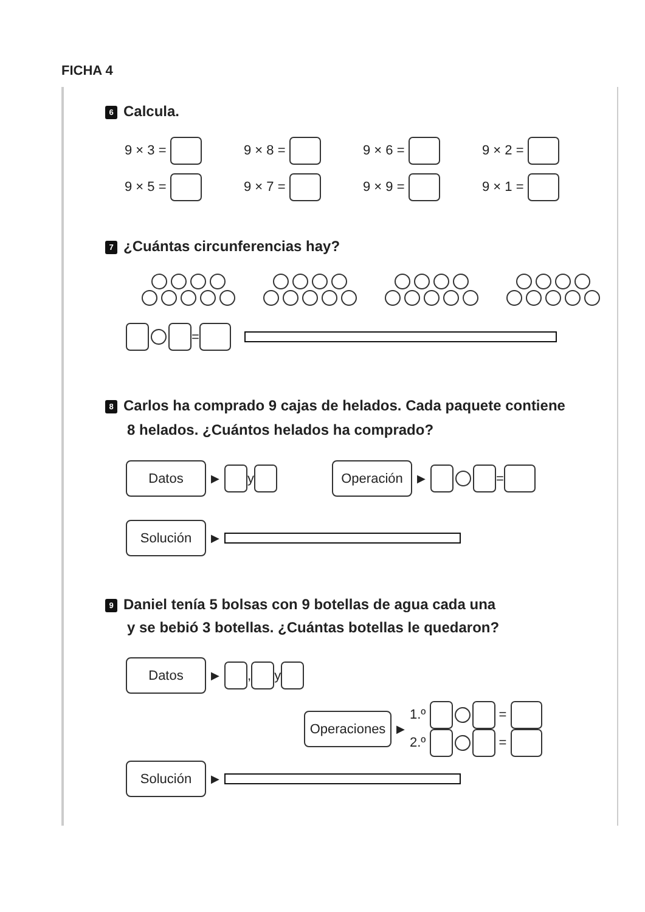FICHA 4
6 Calcula.
9 × 3 = 9 × 8 = 9 × 6 = 9 × 2 =
9 × 5 = 9 × 7 = 9 × 9 = 9 × 1 =
7 ¿Cuántas circunferencias hay?
=
8 Carlos ha comprado 9 cajas de helados. Cada paquete contiene
8 helados. ¿Cuántos helados ha comprado?
Datos ▶ y Operación ▶ =
Solución ▶
9 Daniel tenía 5 bolsas con 9 botellas de agua cada una
y se bebió 3 botellas. ¿Cuántas botellas le quedaron?
Datos ▶ , y
Operaciones ▶ 1.º =
2.º =
Solución ▶